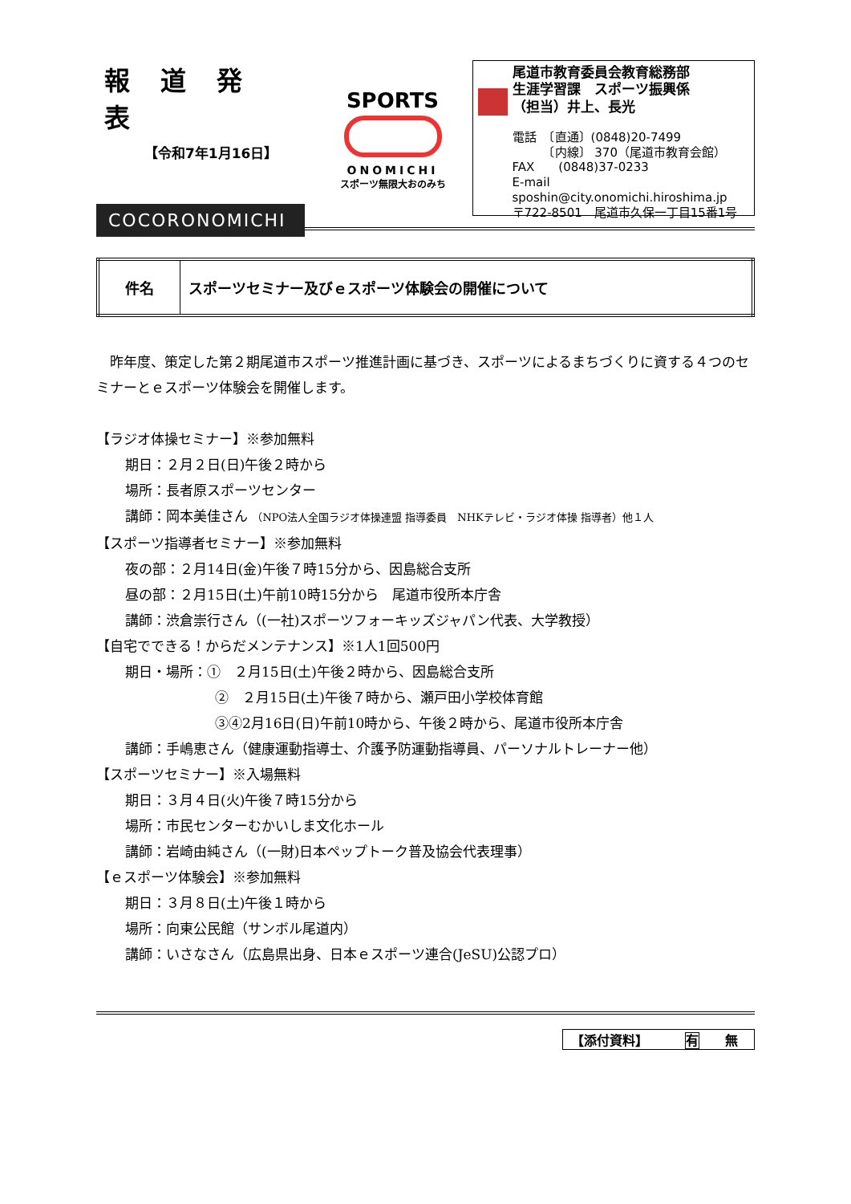報道発表
【令和7年1月16日】
COCORONOMICHI
SPORTS
ONOMICHI
スポーツ無限大おのみち
尾道市教育委員会教育総務部
生涯学習課　スポーツ振興係
（担当）井上、長光
電話　〔直通〕(0848)20-7499
　　　〔内線〕 370（尾道市教育会館）
FAX　　(0848)37-0233
E-mail　sposhin@city.onomichi.hiroshima.jp
〒722-8501　尾道市久保一丁目15番1号
| 件名 | スポーツセミナー及びｅスポーツ体験会の開催について |
　昨年度、策定した第２期尾道市スポーツ推進計画に基づき、スポーツによるまちづくりに資する４つのセミナーとｅスポーツ体験会を開催します。
【ラジオ体操セミナー】※参加無料
期日：２月２日(日)午後２時から
場所：長者原スポーツセンター
講師：岡本美佳さん （NPO法人全国ラジオ体操連盟 指導委員　NHKテレビ・ラジオ体操 指導者）他１人
【スポーツ指導者セミナー】※参加無料
夜の部：２月14日(金)午後７時15分から、因島総合支所
昼の部：２月15日(土)午前10時15分から　尾道市役所本庁舎
講師：渋倉崇行さん（(一社)スポーツフォーキッズジャパン代表、大学教授）
【自宅でできる！からだメンテナンス】※1人1回500円
期日・場所：①　２月15日(土)午後２時から、因島総合支所
②　２月15日(土)午後７時から、瀬戸田小学校体育館
③④2月16日(日)午前10時から、午後２時から、尾道市役所本庁舎
講師：手嶋恵さん（健康運動指導士、介護予防運動指導員、パーソナルトレーナー他）
【スポーツセミナー】※入場無料
期日：３月４日(火)午後７時15分から
場所：市民センターむかいしま文化ホール
講師：岩崎由純さん（(一財)日本ペップトーク普及協会代表理事）
【ｅスポーツ体験会】※参加無料
期日：３月８日(土)午後１時から
場所：向東公民館（サンボル尾道内）
講師：いさなさん（広島県出身、日本ｅスポーツ連合(JeSU)公認プロ）
【添付資料】 有　　無